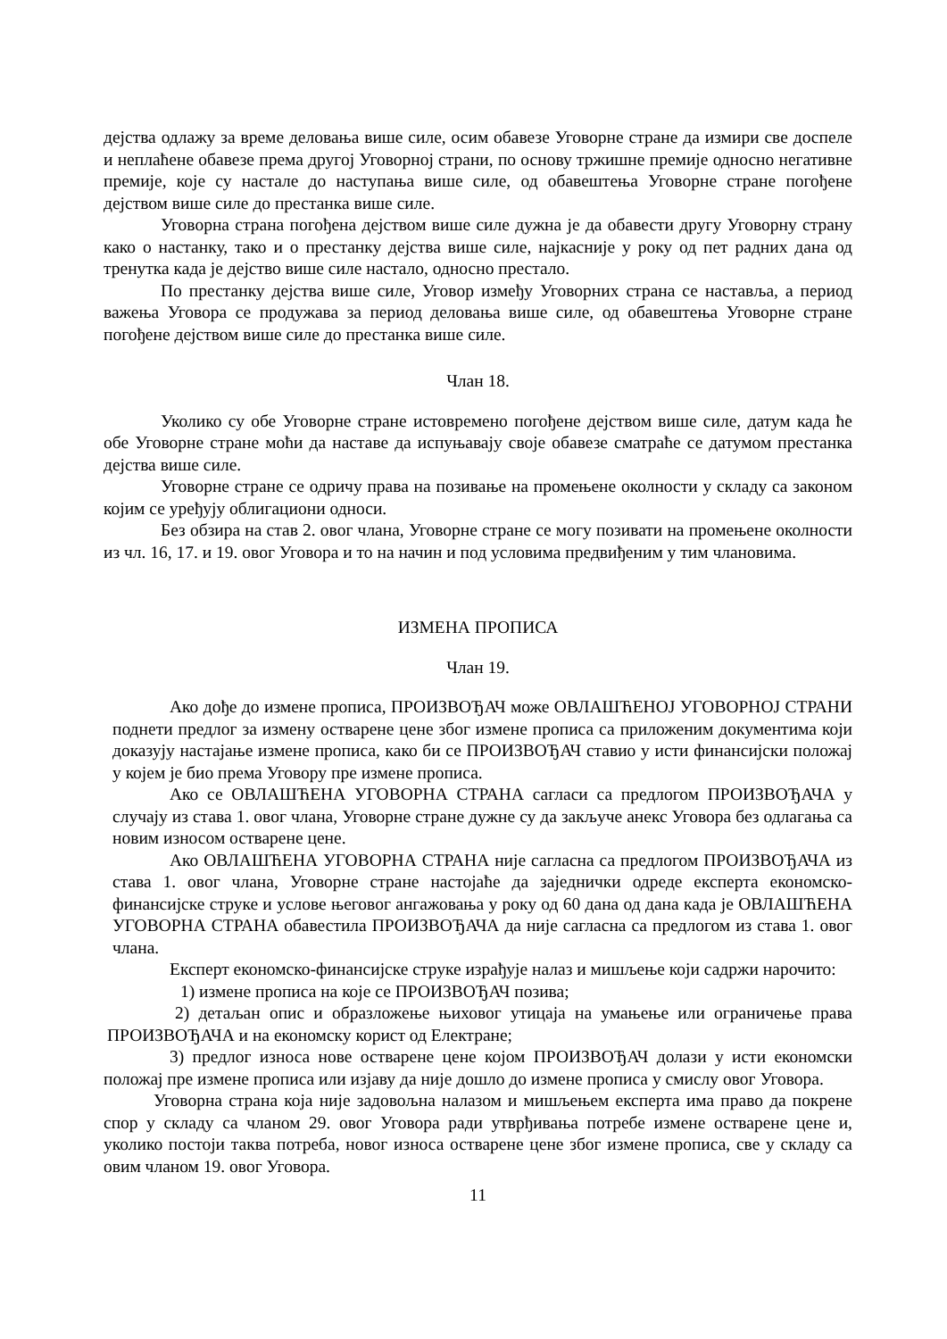дејства одлажу за време деловања више силе, осим обавезе Уговорне стране да измири све доспеле и неплаћене обавезе према другој Уговорној страни, по основу тржишне премије односно негативне премије, које су настале до наступања више силе, од обавештења Уговорне стране погођене дејством више силе до престанка више силе.
Уговорна страна погођена дејством више силе дужна је да обавести другу Уговорну страну како о настанку, тако и о престанку дејства више силе, најкасније у року од пет радних дана од тренутка када је дејство више силе настало, односно престало.
По престанку дејства више силе, Уговор између Уговорних страна се наставља, а период важења Уговора се продужава за период деловања више силе, од обавештења Уговорне стране погођене дејством више силе до престанка више силе.
Члан 18.
Уколико су обе Уговорне стране истовремено погођене дејством више силе, датум када ће обе Уговорне стране моћи да наставе да испуњавају своје обавезе сматраће се датумом престанка дејства више силе.
Уговорне стране се одричу права на позивање на промењене околности у складу са законом којим се уређују облигациони односи.
Без обзира на став 2. овог члана, Уговорне стране се могу позивати на промењене околности из чл. 16, 17. и 19. овог Уговора и то на начин и под условима предвиђеним у тим члановима.
ИЗМЕНА ПРОПИСА
Члан 19.
Ако дође до измене прописа, ПРОИЗВОЂАЧ може ОВЛАШЋЕНОЈ УГОВОРНОЈ СТРАНИ поднети предлог за измену остварене цене због измене прописа са приложеним документима који доказују настајање измене прописа, како би се ПРОИЗВОЂАЧ ставио у исти финансијски положај у којем је био према Уговору пре измене прописа.
Ако се ОВЛАШЋЕНА УГОВОРНА СТРАНА сагласи са предлогом ПРОИЗВОЂАЧА у случају из става 1. овог члана, Уговорне стране дужне су да закључе анекс Уговора без одлагања са новим износом остварене цене.
Ако ОВЛАШЋЕНА УГОВОРНА СТРАНА није сагласна са предлогом ПРОИЗВОЂАЧА из става 1. овог члана, Уговорне стране настојаће да заједнички одреде експерта економско-финансијске струке и услове његовог ангажовања у року од 60 дана од дана када је ОВЛАШЋЕНА УГОВОРНА СТРАНА обавестила ПРОИЗВОЂАЧА да није сагласна са предлогом из става 1. овог члана.
Експерт економско-финансијске струке израђује налаз и мишљење који садржи нарочито:
1) измене прописа на које се ПРОИЗВОЂАЧ позива;
2) детаљан опис и образложење њиховог утицаја на умањење или ограничење права ПРОИЗВОЂАЧА и на економску корист од Електране;
3) предлог износа нове остварене цене којом ПРОИЗВОЂАЧ долази у исти економски положај пре измене прописа или изјаву да није дошло до измене прописа у смислу овог Уговора.
Уговорна страна која није задовољна налазом и мишљењем експерта има право да покрене спор у складу са чланом 29. овог Уговора ради утврђивања потребе измене остварене цене и, уколико постоји таква потреба, новог износа остварене цене због измене прописа, све у складу са овим чланом 19. овог Уговора.
11